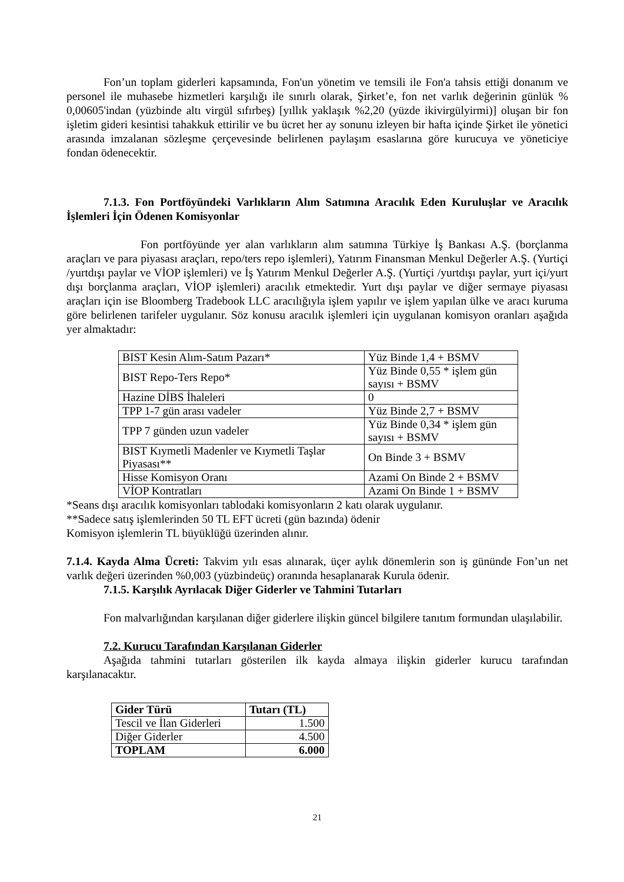Fon’un toplam giderleri kapsamında, Fon'un yönetim ve temsili ile Fon'a tahsis ettiği donanım ve personel ile muhasebe hizmetleri karşılığı ile sınırlı olarak, Şirket’e, fon net varlık değerinin günlük % 0,00605'indan (yüzbinde altı virgül sıfırbeş) [yıllık yaklaşık %2,20 (yüzde ikivirgülyirmi)] oluşan bir fon işletim gideri kesintisi tahakkuk ettirilir ve bu ücret her ay sonunu izleyen bir hafta içinde Şirket ile yönetici arasında imzalanan sözleşme çerçevesinde belirlenen paylaşım esaslarına göre kurucuya ve yöneticiye fondan ödenecektir.
7.1.3. Fon Portföyündeki Varlıkların Alım Satımına Aracılık Eden Kuruluşlar ve Aracılık İşlemleri İçin Ödenen Komisyonlar
Fon portföyünde yer alan varlıkların alım satımına Türkiye İş Bankası A.Ş. (borçlanma araçları ve para piyasası araçları, repo/ters repo işlemleri), Yatırım Finansman Menkul Değerler A.Ş. (Yurtiçi /yurtdışı paylar ve VİOP işlemleri) ve İş Yatırım Menkul Değerler A.Ş. (Yurtiçi /yurtdışı paylar, yurt içi/yurt dışı borçlanma araçları, VİOP işlemleri) aracılık etmektedir. Yurt dışı paylar ve diğer sermaye piyasası araçları için ise Bloomberg Tradebook LLC aracılığıyla işlem yapılır ve işlem yapılan ülke ve aracı kuruma göre belirlenen tarifeler uygulanır. Söz konusu aracılık işlemleri için uygulanan komisyon oranları aşağıda yer almaktadır:
| BIST Kesin Alım-Satım Pazarı* | Yüz Binde 1,4 + BSMV |
| BIST Repo-Ters Repo* | Yüz Binde 0,55 * işlem gün sayısı + BSMV |
| Hazine DİBS İhaleleri | 0 |
| TPP 1-7 gün arası vadeler | Yüz Binde 2,7 + BSMV |
| TPP 7 günden uzun vadeler | Yüz Binde 0,34 * işlem gün sayısı + BSMV |
| BIST Kıymetli Madenler ve Kıymetli Taşlar Piyasası** | On Binde 3 + BSMV |
| Hisse Komisyon Oranı | Azami On Binde 2 + BSMV |
| VİOP Kontratları | Azami On Binde 1 + BSMV |
*Seans dışı aracılık komisyonları tablodaki komisyonların 2 katı olarak uygulanır.
**Sadece satış işlemlerinden 50 TL EFT ücreti (gün bazında) ödenir
Komisyon işlemlerin TL büyüklüğü üzerinden alınır.
7.1.4. Kayda Alma Ücreti: Takvim yılı esas alınarak, üçer aylık dönemlerin son iş gününde Fon’un net varlık değeri üzerinden %0,003 (yüzbindeüç) oranında hesaplanarak Kurula ödenir.
7.1.5. Karşılık Ayrılacak Diğer Giderler ve Tahmini Tutarları
Fon malvarlığından karşılanan diğer giderlere ilişkin güncel bilgilere tanıtım formundan ulaşılabilir.
7.2. Kurucu Tarafından Karşılanan Giderler
Aşağıda tahmini tutarları gösterilen ilk kayda almaya ilişkin giderler kurucu tarafından karşılanacaktır.
| Gider Türü | Tutarı (TL) |
| --- | --- |
| Tescil ve İlan Giderleri | 1.500 |
| Diğer Giderler | 4.500 |
| TOPLAM | 6.000 |
21